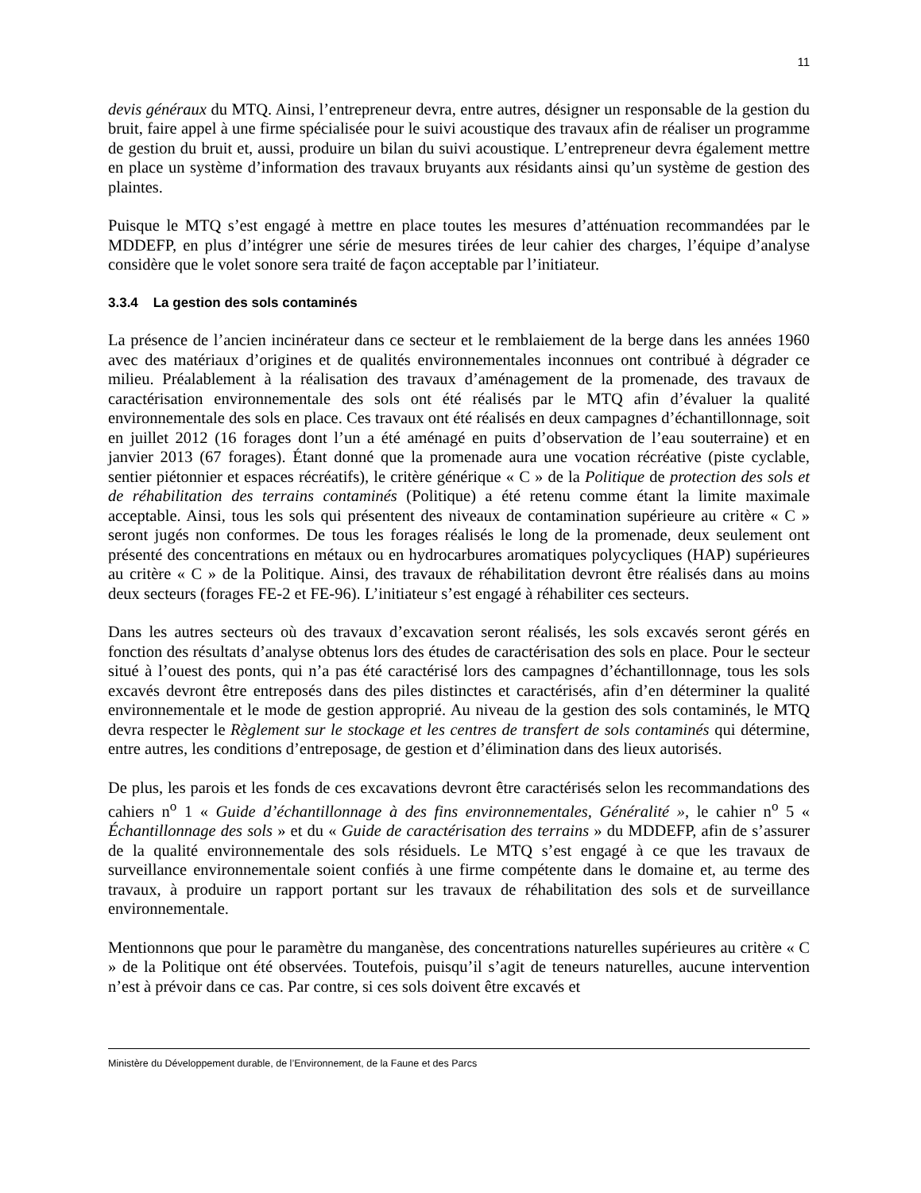11
devis généraux du MTQ. Ainsi, l’entrepreneur devra, entre autres, désigner un responsable de la gestion du bruit, faire appel à une firme spécialisée pour le suivi acoustique des travaux afin de réaliser un programme de gestion du bruit et, aussi, produire un bilan du suivi acoustique. L’entrepreneur devra également mettre en place un système d’information des travaux bruyants aux résidants ainsi qu’un système de gestion des plaintes.
Puisque le MTQ s’est engagé à mettre en place toutes les mesures d’atténuation recommandées par le MDDEFP, en plus d’intégrer une série de mesures tirées de leur cahier des charges, l’équipe d’analyse considère que le volet sonore sera traité de façon acceptable par l’initiateur.
3.3.4 La gestion des sols contaminés
La présence de l’ancien incinérateur dans ce secteur et le remblaiement de la berge dans les années 1960 avec des matériaux d’origines et de qualités environnementales inconnues ont contribué à dégrader ce milieu. Préalablement à la réalisation des travaux d’aménagement de la promenade, des travaux de caractérisation environnementale des sols ont été réalisés par le MTQ afin d’évaluer la qualité environnementale des sols en place. Ces travaux ont été réalisés en deux campagnes d’échantillonnage, soit en juillet 2012 (16 forages dont l’un a été aménagé en puits d’observation de l’eau souterraine) et en janvier 2013 (67 forages). Étant donné que la promenade aura une vocation récréative (piste cyclable, sentier piétonnier et espaces récréatifs), le critère générique « C » de la Politique de protection des sols et de réhabilitation des terrains contaminés (Politique) a été retenu comme étant la limite maximale acceptable. Ainsi, tous les sols qui présentent des niveaux de contamination supérieure au critère « C » seront jugés non conformes. De tous les forages réalisés le long de la promenade, deux seulement ont présenté des concentrations en métaux ou en hydrocarbures aromatiques polycycliques (HAP) supérieures au critère « C » de la Politique. Ainsi, des travaux de réhabilitation devront être réalisés dans au moins deux secteurs (forages FE-2 et FE-96). L’initiateur s’est engagé à réhabiliter ces secteurs.
Dans les autres secteurs où des travaux d’excavation seront réalisés, les sols excavés seront gérés en fonction des résultats d’analyse obtenus lors des études de caractérisation des sols en place. Pour le secteur situé à l’ouest des ponts, qui n’a pas été caractérisé lors des campagnes d’échantillonnage, tous les sols excavés devront être entreposés dans des piles distinctes et caractérisés, afin d’en déterminer la qualité environnementale et le mode de gestion approprié. Au niveau de la gestion des sols contaminés, le MTQ devra respecter le Règlement sur le stockage et les centres de transfert de sols contaminés qui détermine, entre autres, les conditions d’entreposage, de gestion et d’élimination dans des lieux autorisés.
De plus, les parois et les fonds de ces excavations devront être caractérisés selon les recommandations des cahiers n<sup>o</sup> 1 « Guide d’échantillonnage à des fins environnementales, Généralité », le cahier n<sup>o</sup> 5 « Échantillonnage des sols » et du « Guide de caractérisation des terrains » du MDDEFP, afin de s’assurer de la qualité environnementale des sols résiduels. Le MTQ s’est engagé à ce que les travaux de surveillance environnementale soient confiés à une firme compétente dans le domaine et, au terme des travaux, à produire un rapport portant sur les travaux de réhabilitation des sols et de surveillance environnementale.
Mentionnons que pour le paramètre du manganèse, des concentrations naturelles supérieures au critère « C » de la Politique ont été observées. Toutefois, puisqu’il s’agit de teneurs naturelles, aucune intervention n’est à prévoir dans ce cas. Par contre, si ces sols doivent être excavés et
Ministère du Développement durable, de l’Environnement, de la Faune et des Parcs